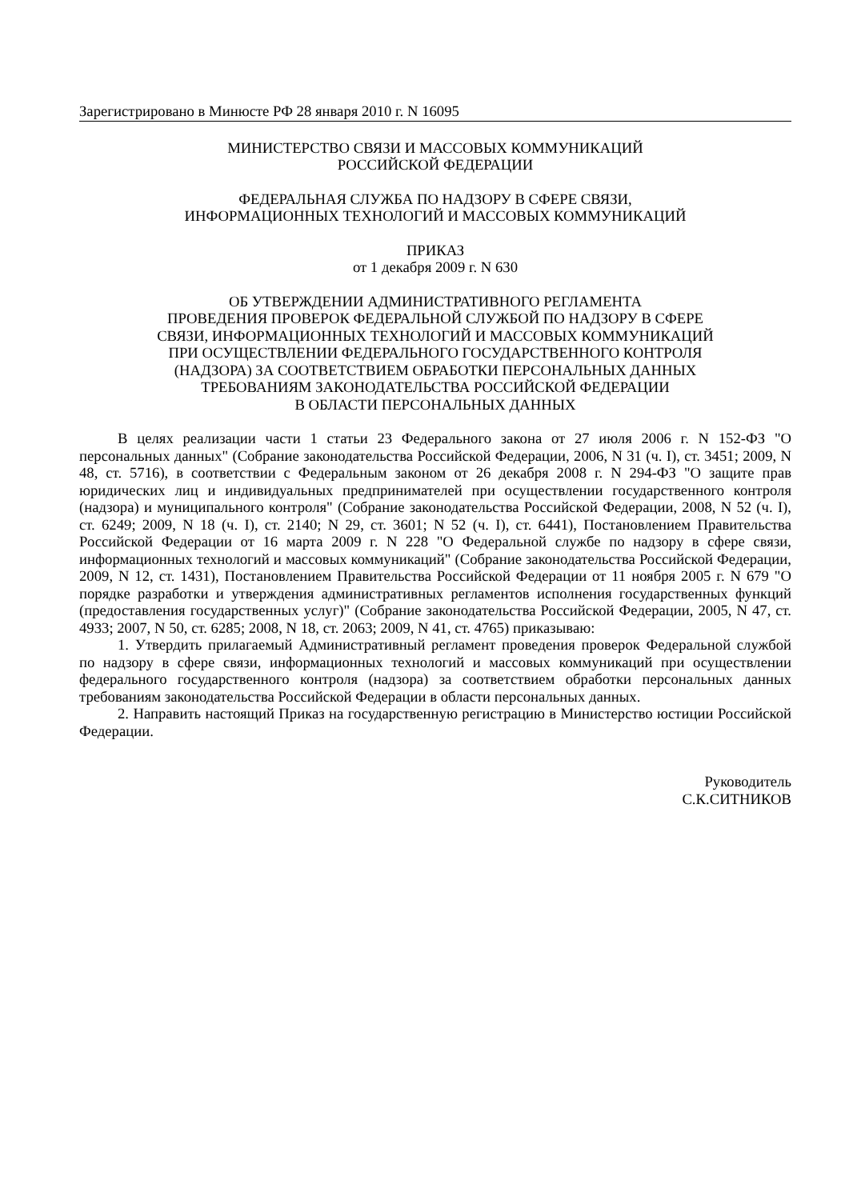Зарегистрировано в Минюсте РФ 28 января 2010 г. N 16095
МИНИСТЕРСТВО СВЯЗИ И МАССОВЫХ КОММУНИКАЦИЙ
РОССИЙСКОЙ ФЕДЕРАЦИИ
ФЕДЕРАЛЬНАЯ СЛУЖБА ПО НАДЗОРУ В СФЕРЕ СВЯЗИ,
ИНФОРМАЦИОННЫХ ТЕХНОЛОГИЙ И МАССОВЫХ КОММУНИКАЦИЙ
ПРИКАЗ
от 1 декабря 2009 г. N 630
ОБ УТВЕРЖДЕНИИ АДМИНИСТРАТИВНОГО РЕГЛАМЕНТА
ПРОВЕДЕНИЯ ПРОВЕРОК ФЕДЕРАЛЬНОЙ СЛУЖБОЙ ПО НАДЗОРУ В СФЕРЕ
СВЯЗИ, ИНФОРМАЦИОННЫХ ТЕХНОЛОГИЙ И МАССОВЫХ КОММУНИКАЦИЙ
ПРИ ОСУЩЕСТВЛЕНИИ ФЕДЕРАЛЬНОГО ГОСУДАРСТВЕННОГО КОНТРОЛЯ
(НАДЗОРА) ЗА СООТВЕТСТВИЕМ ОБРАБОТКИ ПЕРСОНАЛЬНЫХ ДАННЫХ
ТРЕБОВАНИЯМ ЗАКОНОДАТЕЛЬСТВА РОССИЙСКОЙ ФЕДЕРАЦИИ
В ОБЛАСТИ ПЕРСОНАЛЬНЫХ ДАННЫХ
В целях реализации части 1 статьи 23 Федерального закона от 27 июля 2006 г. N 152-ФЗ "О персональных данных" (Собрание законодательства Российской Федерации, 2006, N 31 (ч. I), ст. 3451; 2009, N 48, ст. 5716), в соответствии с Федеральным законом от 26 декабря 2008 г. N 294-ФЗ "О защите прав юридических лиц и индивидуальных предпринимателей при осуществлении государственного контроля (надзора) и муниципального контроля" (Собрание законодательства Российской Федерации, 2008, N 52 (ч. I), ст. 6249; 2009, N 18 (ч. I), ст. 2140; N 29, ст. 3601; N 52 (ч. I), ст. 6441), Постановлением Правительства Российской Федерации от 16 марта 2009 г. N 228 "О Федеральной службе по надзору в сфере связи, информационных технологий и массовых коммуникаций" (Собрание законодательства Российской Федерации, 2009, N 12, ст. 1431), Постановлением Правительства Российской Федерации от 11 ноября 2005 г. N 679 "О порядке разработки и утверждения административных регламентов исполнения государственных функций (предоставления государственных услуг)" (Собрание законодательства Российской Федерации, 2005, N 47, ст. 4933; 2007, N 50, ст. 6285; 2008, N 18, ст. 2063; 2009, N 41, ст. 4765) приказываю:
1. Утвердить прилагаемый Административный регламент проведения проверок Федеральной службой по надзору в сфере связи, информационных технологий и массовых коммуникаций при осуществлении федерального государственного контроля (надзора) за соответствием обработки персональных данных требованиям законодательства Российской Федерации в области персональных данных.
2. Направить настоящий Приказ на государственную регистрацию в Министерство юстиции Российской Федерации.
Руководитель
С.К.СИТНИКОВ